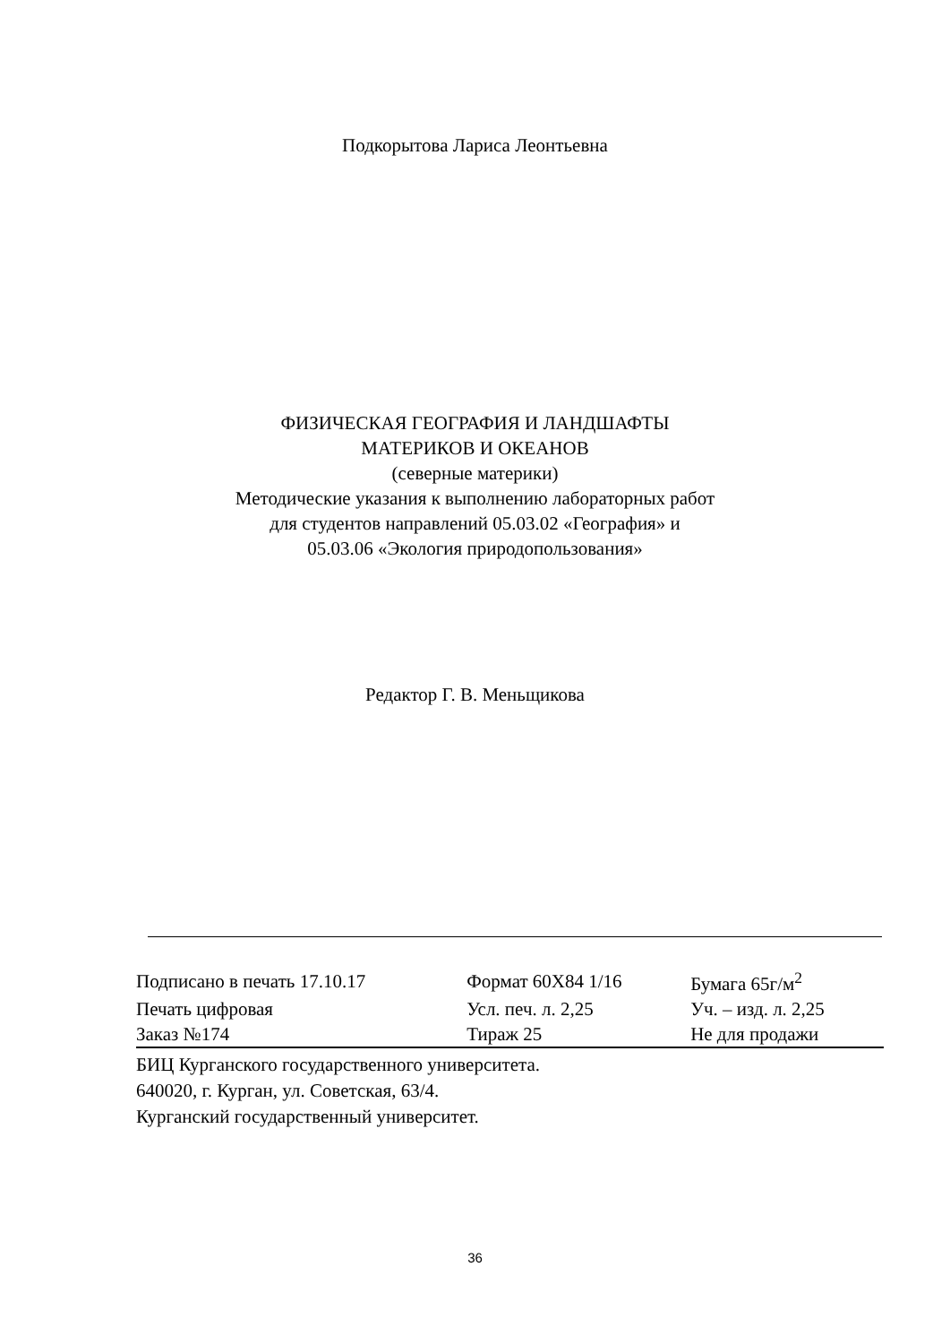Подкорытова Лариса Леонтьевна
ФИЗИЧЕСКАЯ ГЕОГРАФИЯ И ЛАНДШАФТЫ
МАТЕРИКОВ И ОКЕАНОВ
(северные материки)
Методические указания к выполнению лабораторных работ
для студентов направлений 05.03.02 «География» и
05.03.06 «Экология природопользования»
Редактор Г. В. Меньщикова
| Подписано в печать 17.10.17 | Формат 60Х84 1/16 | Бумага 65г/м<sup>2</sup> |
| Печать цифровая | Усл. печ. л. 2,25 | Уч. – изд. л. 2,25 |
| Заказ №174 | Тираж 25 | Не для продажи |
БИЦ Курганского государственного университета.
640020, г. Курган, ул. Советская, 63/4.
Курганский государственный университет.
36